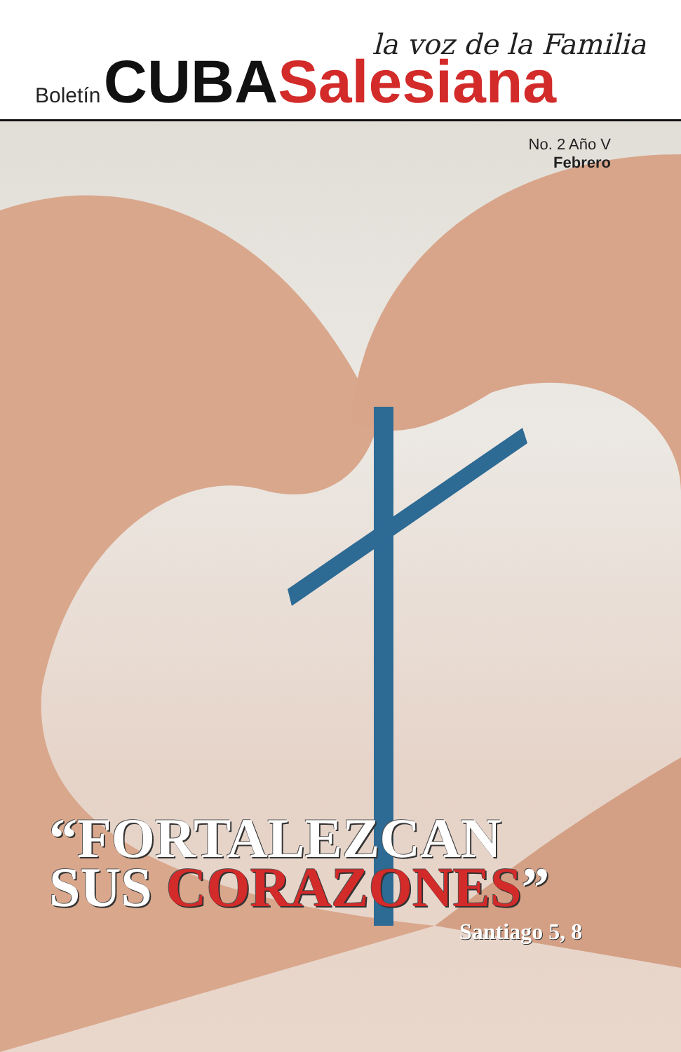la voz de la Familia
Boletín CUBA Salesiana
No. 2 Año V
Febrero
“FORTALEZCAN
SUS CORAZONES”
Santiago 5, 8